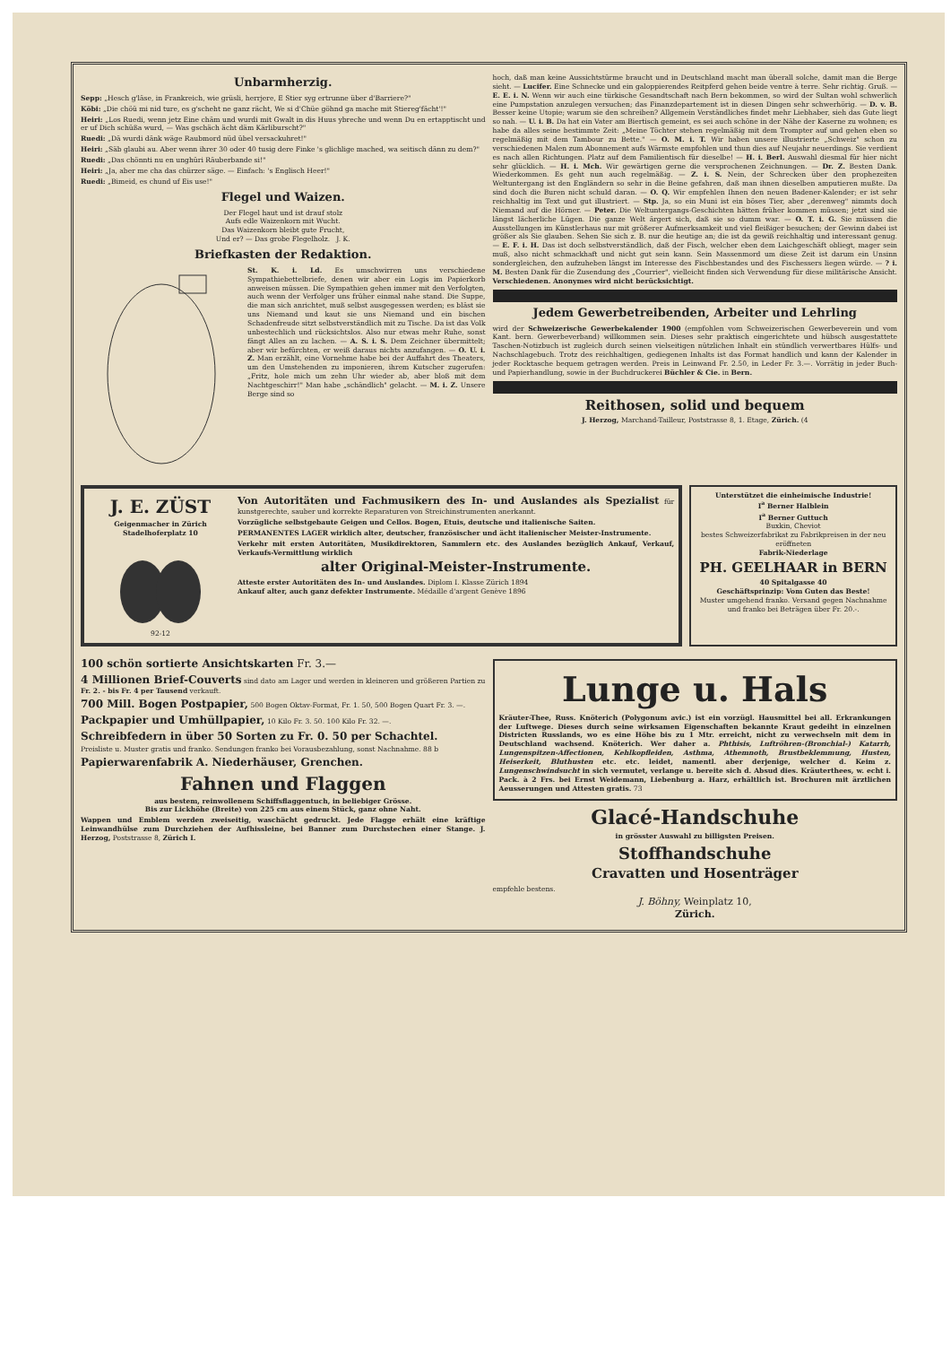Unbarmherzig.
Sepp: „Hesch g'läse, in Frankreich, wie grüsli, herrjere, E Stier syg ertrunne über d'Barriere?"
Köbi: „Die chöü mi nid ture, es g'scheht ne ganz rächt, We si d'Chüe göhnd ga mache mit Stiereg'fächt'!"
Heiri: „Los Ruedi, wenn jetz Eine chäm und wurdi mit Gwalt in dis Huus ybreche und wenn Du en ertapptischt und er uf Dich schüßa wurd, — Was gschäch ächt däm Kärliburscht?"
Ruedi: „Dä wurdi dänk wäge Raubmord nüd übel versackuhret!"
Heiri: „Säb glaubi au. Aber wenn ihrer 30 oder 40 tusig dere Finke 's glichlige mached, wa seitisch dänn zu dem?"
Ruedi: „Das chönnti nu en unghüri Räuberbande si!"
Heiri: „Ja, aber me cha das chürzer säge. — Einfach: 's Englisch Heer!"
Ruedi: „Bimeid, es chund uf Eis use!"
Flegel und Waizen.
Der Flegel haut und ist drauf stolz
Aufs edle Waizenkorn mit Wucht.
Das Waizenkorn bleibt gute Frucht,
Und er? — Das grobe Flegelholz. J. K.
Briefkasten der Redaktion.
St. K. i. Ld. Es umschwirren uns verschiedene Sympathiebettelbriefe, denen wir aber ein Logis im Papierkorb anweisen müssen. Die Sympathien gehen immer mit den Verfolgten, auch wenn der Verfolger uns früher einmal nahe stand. Die Suppe, die man sich anrichtet, muß selbst ausgegessen werden; es bläst sie uns Niemand und kaut sie uns Niemand und ein bischen Schadenfreude sitzt selbstverständlich mit zu Tische. Da ist das Volk unbestechlich und rücksichtslos. Also nur etwas mehr Ruhe, sonst fängt Alles an zu lachen. — A. S. i. S. Dem Zeichner übermittelt; aber wir befürchten, er weiß daraus nichts anzufangen. — O. U. i. Z. Man erzählt, eine Vornehme habe bei der Auffahrt des Theaters, um den Umstehenden zu imponieren, ihrem Kutscher zugerufen: „Fritz, hole mich um zehn Uhr wieder ab, aber bloß mit dem Nachtgeschirr!" Man habe „schändlich" gelacht. — M. i. Z. Unsere Berge sind so
hoch, daß man keine Aussichtstürme braucht und in Deutschland macht man überall solche, damit man die Berge sieht. — Lucifer. Eine Schnecke und ein galoppierendes Reitpferd gehen beide ventre à terre. Sehr richtig. Gruß. — E. E. i. N. Wenn wir auch eine türkische Gesandtschaft nach Bern bekommen, so wird der Sultan wohl schwerlich eine Pumpstation anzulegen versuchen; das Finanzdepartement ist in diesen Dingen sehr schwerhörig. — D. v. B. Besser keine Utopie; warum sie den schreiben? Allgemein Verständliches findet mehr Liebhaber, sieh das Gute liegt so nah. — U. i. B. Da hat ein Vater am Biertisch gemeint, es sei auch schöne in der Nähe der Kaserne zu wohnen; es habe da alles seine bestimmte Zeit: „Meine Töchter stehen regelmäßig mit dem Trompter auf und gehen eben so regelmäßig mit dem Tambour zu Bette." — O. M. i. T. Wir haben unsere illustrierte „Schweiz" schon zu verschiedenen Malen zum Abonnement aufs Wärmste empfohlen und thun dies auf Neujahr neuerdings. Sie verdient es nach allen Richtungen. Platz auf dem Familientisch für dieselbe! — H. i. Berl. Auswahl diesmal für hier nicht sehr glücklich. — H. i. Mch. Wir gewärtigen gerne die versprochenen Zeichnungen. — Dr. Z. Besten Dank. Wiederkommen. Es geht nun auch regelmäßig. — Z. i. S. Nein, der Schrecken über den prophezeiten Weltuntergang ist den Engländern so sehr in die Beine gefahren, daß man ihnen dieselben amputieren mußte. Da sind doch die Buren nicht schuld daran. — O. Q. Wir empfehlen Ihnen den neuen Badener-Kalender; er ist sehr reichhaltig im Text und gut illustriert. — Stp. Ja, so ein Muni ist ein böses Tier, aber „derenweg" nimmts doch Niemand auf die Hörner. — Peter. Die Weltuntergangs-Geschichten hätten früher kommen müssen; jetzt sind sie längst lächerliche Lügen. Die ganze Welt ärgert sich, daß sie so dumm war. — O. T. i. G. Sie müssen die Ausstellungen im Künstlerhaus nur mit größerer Aufmerksamkeit und viel fleißiger besuchen; der Gewinn dabei ist größer als Sie glauben. Sehen Sie sich z. B. nur die heutige an; die ist da gewiß reichhaltig und interessant genug. — E. F. i. H. Das ist doch selbstverständlich, daß der Fisch, welcher eben dem Laichgeschäft obliegt, mager sein muß, also nicht schmackhaft und nicht gut sein kann. Sein Massenmord um diese Zeit ist darum ein Unsinn sondergleichen, den aufzuheben längst im Interesse des Fischbestandes und des Fischessers liegen würde. — ? i. M. Besten Dank für die Zusendung des „Courrier", vielleicht finden sich Verwendung für diese militärische Ansicht. Verschiedenen. Anonymes wird nicht berücksichtigt.
Jedem Gewerbetreibenden, Arbeiter und Lehrling
wird der Schweizerische Gewerbekalender 1900 (empfohlen vom Schweizerischen Gewerbeverein und vom Kant. bern. Gewerbeverband) willkommen sein. Dieses sehr praktisch eingerichtete und hübsch ausgestattete Taschen-Notizbuch ist zugleich durch seinen vielseitigen nützlichen Inhalt ein stündlich verwertbares Hülfs- und Nachschlagebuch. Trotz des reichhaltigen, gediegenen Inhalts ist das Format handlich und kann der Kalender in jeder Rocktasche bequem getragen werden. Preis in Leinwand Fr. 2.50, in Leder Fr. 3.—. Vorrätig in jeder Buch- und Papierhandlung, sowie in der Buchdruckerei Büchler & Cie. in Bern.
Reithosen, solid und bequem
J. Herzog, Marchand-Tailleur, Poststrasse 8, 1. Etage, Zürich. (4
J. E. ZÜST
Geigenmacher in Zürich
Stadelhoferplatz 10
92-12
Von Autoritäten und Fachmusikern des In- und Auslandes als Spezialist für kunstgerechte, sauber und korrekte Reparaturen von Streichinstrumenten anerkannt.
Vorzügliche selbstgebaute Geigen und Cellos. Bogen, Etuis, deutsche und italienische Saiten.
PERMANENTES LAGER wirklich alter, deutscher, französischer und ächt italienischer Meister-Instrumente.
Verkehr mit ersten Autoritäten, Musikdirektoren, Sammlern etc. des Auslandes bezüglich Ankauf, Verkauf, Verkaufs-Vermittlung wirklich
alter Original-Meister-Instrumente.
Atteste erster Autoritäten des In- und Auslandes. Diplom I. Klasse Zürich 1894
Ankauf alter, auch ganz defekter Instrumente. Médaille d'argent Genève 1896
Unterstützet die einheimische Industrie!
I<sup>a</sup> Berner Halblein
I<sup>a</sup> Berner Guttuch
Buxkin, Cheviot
bestes Schweizerfabrikat zu Fabrikpreisen in der neu eröffneten
Fabrik-Niederlage
PH. GEELHAAR in BERN
40 Spitalgasse 40
Geschäftsprinzip: Vom Guten das Beste!
Muster umgehend franko. Versand gegen Nachnahme und franko bei Beträgen über Fr. 20.-.
100 schön sortierte Ansichtskarten Fr. 3.—
4 Millionen Brief-Couverts sind dato am Lager und werden in kleineren und größeren Partien zu Fr. 2. - bis Fr. 4 per Tausend verkauft.
700 Mill. Bogen Postpapier, 500 Bogen Oktav-Format, Fr. 1. 50, 500 Bogen Quart Fr. 3. —.
Packpapier und Umhüllpapier, 10 Kilo Fr. 3. 50. 100 Kilo Fr. 32. —.
Schreibfedern in über 50 Sorten zu Fr. 0. 50 per Schachtel.
Preisliste u. Muster gratis und franko. Sendungen franko bei Vorausbezahlung, sonst Nachnahme. 88 b
Papierwarenfabrik A. Niederhäuser, Grenchen.
Fahnen und Flaggen
aus bestem, reinwollenem Schiffsflaggentuch, in beliebiger Grösse.
Bis zur Lickhöhe (Breite) von 225 cm aus einem Stück, ganz ohne Naht.
Wappen und Emblem werden zweiseitig, waschächt gedruckt. Jede Flagge erhält eine kräftige Leinwandhülse zum Durchziehen der Aufhissleine, bei Banner zum Durchstechen einer Stange. J. Herzog, Poststrasse 8, Zürich I.
Lunge u. Hals
Kräuter-Thee, Russ. Knöterich (Polygonum avic.) ist ein vorzügl. Hausmittel bei all. Erkrankungen der Luftwege. Dieses durch seine wirksamen Eigenschaften bekannte Kraut gedeiht in einzelnen Districten Russlands, wo es eine Höhe bis zu 1 Mtr. erreicht, nicht zu verwechseln mit dem in Deutschland wachsend. Knöterich. Wer daher a. Phthisis, Luftröhren-(Bronchial-) Katarrh, Lungenspitzen-Affectionen, Kehlkopfleiden, Asthma, Athemnoth, Brustbeklemmung, Husten, Heiserkeit, Bluthusten etc. etc. leidet, namentl. aber derjenige, welcher d. Keim z. Lungenschwindsucht in sich vermutet, verlange u. bereite sich d. Absud dies. Kräuterthees, w. echt i. Pack. à 2 Frs. bei Ernst Weidemann, Liebenburg a. Harz, erhältlich ist. Brochuren mit ärztlichen Aeusserungen und Attesten gratis. 73
Glacé-Handschuhe
in grösster Auswahl zu billigsten Preisen.
Stoffhandschuhe
Cravatten und Hosenträger
empfehle bestens.
J. Böhny, Weinplatz 10,
Zürich.